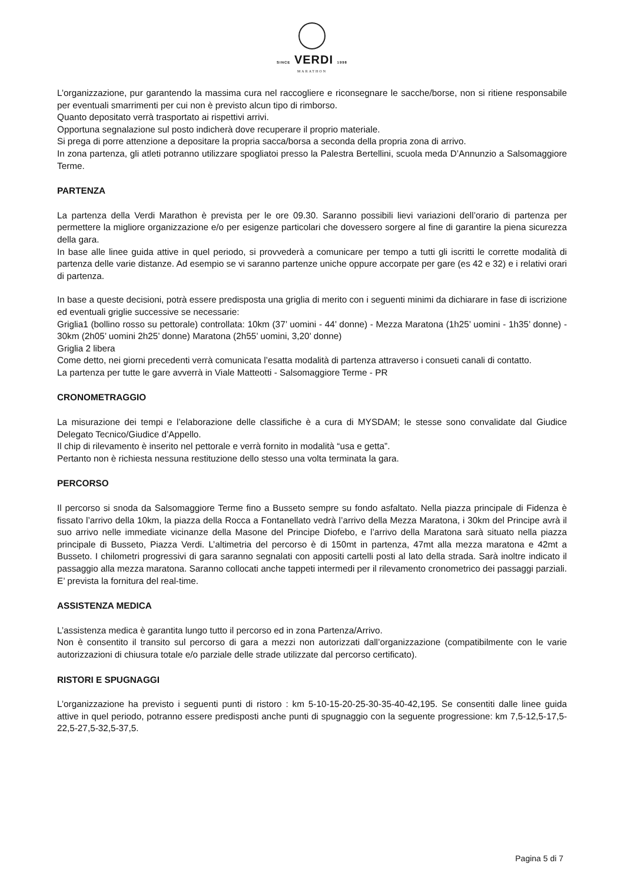SINCE VERDI 1998
MARATHON
L’organizzazione, pur garantendo la massima cura nel raccogliere e riconsegnare le sacche/borse, non si ritiene responsabile per eventuali smarrimenti per cui non è previsto alcun tipo di rimborso.
Quanto depositato verrà trasportato ai rispettivi arrivi.
Opportuna segnalazione sul posto indicherà dove recuperare il proprio materiale.
Si prega di porre attenzione a depositare la propria sacca/borsa a seconda della propria zona di arrivo.
In zona partenza, gli atleti potranno utilizzare spogliatoi presso la Palestra Bertellini, scuola meda D’Annunzio a Salsomaggiore Terme.
PARTENZA
La partenza della Verdi Marathon è prevista per le ore 09.30. Saranno possibili lievi variazioni dell’orario di partenza per permettere la migliore organizzazione e/o per esigenze particolari che dovessero sorgere al fine di garantire la piena sicurezza della gara.
In base alle linee guida attive in quel periodo, si provvederà a comunicare per tempo a tutti gli iscritti le corrette modalità di partenza delle varie distanze. Ad esempio se vi saranno partenze uniche oppure accorpate per gare (es 42 e 32) e i relativi orari di partenza.
In base a queste decisioni, potrà essere predisposta una griglia di merito con i seguenti minimi da dichiarare in fase di iscrizione ed eventuali griglie successive se necessarie:
Griglia1 (bollino rosso su pettorale) controllata: 10km (37’ uomini - 44’ donne) - Mezza Maratona (1h25’ uomini - 1h35’ donne) - 30km (2h05’ uomini 2h25’ donne) Maratona (2h55’ uomini, 3,20’ donne)
Griglia 2 libera
Come detto, nei giorni precedenti verrà comunicata l’esatta modalità di partenza attraverso i consueti canali di contatto.
La partenza per tutte le gare avverrà in Viale Matteotti - Salsomaggiore Terme - PR
CRONOMETRAGGIO
La misurazione dei tempi e l’elaborazione delle classifiche è a cura di MYSDAM; le stesse sono convalidate dal Giudice Delegato Tecnico/Giudice d’Appello.
Il chip di rilevamento è inserito nel pettorale e verrà fornito in modalità “usa e getta”.
Pertanto non è richiesta nessuna restituzione dello stesso una volta terminata la gara.
PERCORSO
Il percorso si snoda da Salsomaggiore Terme fino a Busseto sempre su fondo asfaltato. Nella piazza principale di Fidenza è fissato l’arrivo della 10km, la piazza della Rocca a Fontanellato vedrà l’arrivo della Mezza Maratona, i 30km del Principe avrà il suo arrivo nelle immediate vicinanze della Masone del Principe Diofebo, e l’arrivo della Maratona sarà situato nella piazza principale di Busseto, Piazza Verdi. L’altimetria del percorso è di 150mt in partenza, 47mt alla mezza maratona e 42mt a Busseto. I chilometri progressivi di gara saranno segnalati con appositi cartelli posti al lato della strada. Sarà inoltre indicato il passaggio alla mezza maratona. Saranno collocati anche tappeti intermedi per il rilevamento cronometrico dei passaggi parziali. E’ prevista la fornitura del real-time.
ASSISTENZA MEDICA
L’assistenza medica è garantita lungo tutto il percorso ed in zona Partenza/Arrivo.
Non è consentito il transito sul percorso di gara a mezzi non autorizzati dall’organizzazione (compatibilmente con le varie autorizzazioni di chiusura totale e/o parziale delle strade utilizzate dal percorso certificato).
RISTORI E SPUGNAGGI
L’organizzazione ha previsto i seguenti punti di ristoro : km 5-10-15-20-25-30-35-40-42,195. Se consentiti dalle linee guida attive in quel periodo, potranno essere predisposti anche punti di spugnaggio con la seguente progressione: km 7,5-12,5-17,5-22,5-27,5-32,5-37,5.
Pagina 5 di 7